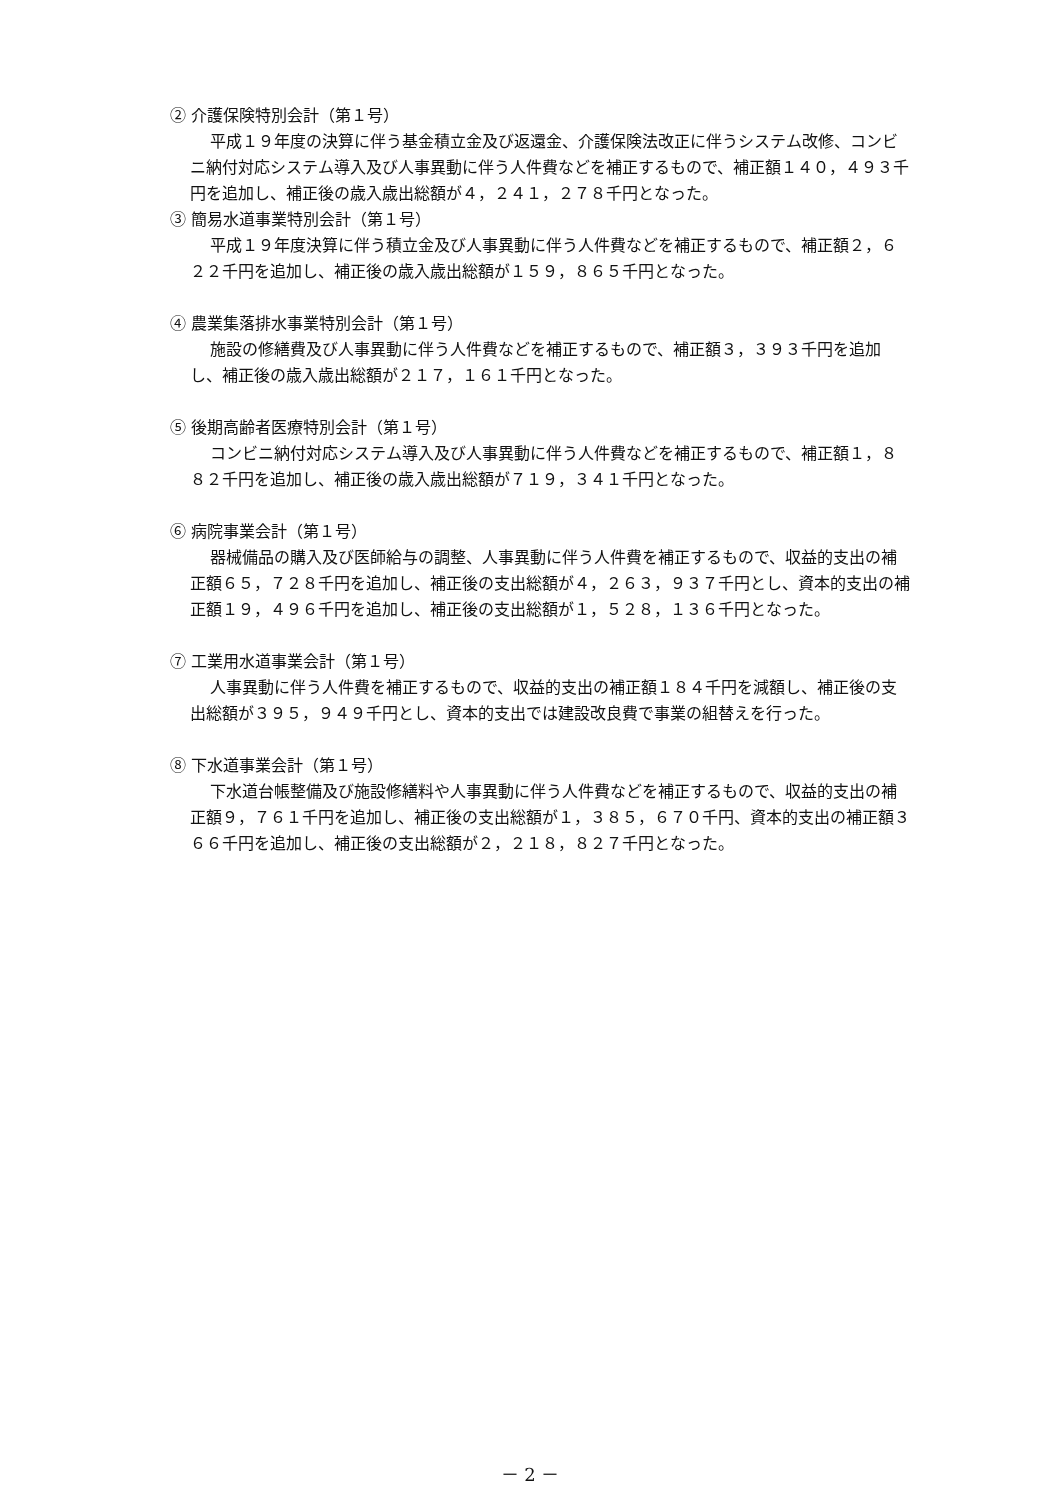② 介護保険特別会計（第１号）
平成１９年度の決算に伴う基金積立金及び返還金、介護保険法改正に伴うシステム改修、コンビニ納付対応システム導入及び人事異動に伴う人件費などを補正するもので、補正額１４０，４９３千円を追加し、補正後の歳入歳出総額が４，２４１，２７８千円となった。
③ 簡易水道事業特別会計（第１号）
平成１９年度決算に伴う積立金及び人事異動に伴う人件費などを補正するもので、補正額２，６２２千円を追加し、補正後の歳入歳出総額が１５９，８６５千円となった。
④ 農業集落排水事業特別会計（第１号）
施設の修繕費及び人事異動に伴う人件費などを補正するもので、補正額３，３９３千円を追加し、補正後の歳入歳出総額が２１７，１６１千円となった。
⑤ 後期高齢者医療特別会計（第１号）
コンビニ納付対応システム導入及び人事異動に伴う人件費などを補正するもので、補正額１，８８２千円を追加し、補正後の歳入歳出総額が７１９，３４１千円となった。
⑥ 病院事業会計（第１号）
器械備品の購入及び医師給与の調整、人事異動に伴う人件費を補正するもので、収益的支出の補正額６５，７２８千円を追加し、補正後の支出総額が４，２６３，９３７千円とし、資本的支出の補正額１９，４９６千円を追加し、補正後の支出総額が１，５２８，１３６千円となった。
⑦ 工業用水道事業会計（第１号）
人事異動に伴う人件費を補正するもので、収益的支出の補正額１８４千円を減額し、補正後の支出総額が３９５，９４９千円とし、資本的支出では建設改良費で事業の組替えを行った。
⑧ 下水道事業会計（第１号）
下水道台帳整備及び施設修繕料や人事異動に伴う人件費などを補正するもので、収益的支出の補正額９，７６１千円を追加し、補正後の支出総額が１，３８５，６７０千円、資本的支出の補正額３６６千円を追加し、補正後の支出総額が２，２１８，８２７千円となった。
－ 2 －